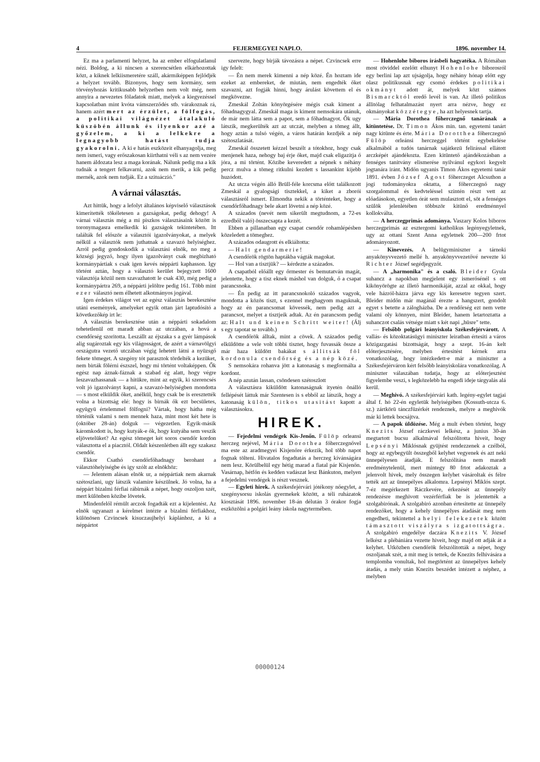4 FEJERMEGYEI NAPLO. 1896. november 14.
Ez ma a parlamenti helyzet, ha az ember elfogulatlanul nézi. Boldog, a ki nincsen a szerencsétlen elkárhozottak közt, a kiknek lelkiismeretére száll, akármiképpen fejlődjék a helyzet tovább. Bizonyos, hogy sem kormány, sem törvényhozás kritikusabb helyzetben nem volt még, nem annyira a nevezetes föladatok miatt, melyek a kiegyezéssel kapcsolatban mint kvóta vámszerződés stb. várakoznak rá, hanem azért mert az érzület, a fölfogás, a politikai világnézet átalakuló küszöbén állunk és ilyenkor azé a győzelem, a ki a lelkekre a legnagyobb hatást tudja gyakorolni. A ki e hatás eszközeit elhanyagolja, meg nem ismeri, vagy erőszakosan kiirthatni véli s az nem vezére hanem áldozata lesz a maga korának. Nálunk pedig ma a kik tudnák a tengert felkavarni, azok nem merik, a kik pedig mernék, azok nem tudják. Ez a szituáczió."
A várnai választás.
Azt hittük, hogy a lefolyt általános képviselő választások kimerítették tökéletesen a gazságokat, pedig dehogy! A várnai választás még a mi piszkos választásaink között is toronymagasra emelkedik ki gazságok tekintetében. Itt találták fel először a választói igazolványokat, a melyek nélkül a választók nem juthatnak a szavazó helyiséghez. Arról pedig gondoskodik a választási elnök, no meg a községi jegyző, hogy ilyen igazolványt csak megbizható kormánypártiak s csak igen kevés néppárti kaphasson. Igy történt aztán, hogy a választó kerület bejegyzett 1600 választója közül nem szavazhatott le csak 430, még pedig a kormánypártra 269, a néppárti jelöltre pedig 161. Több mint ezer választó nem élhetett alkotmányos jogával.
Igen érdekes világot vet az egész választás berekesztése utáni események, amelyeket egyik ottan járt laptudósító a következőkép irt le:
A választás berekesztése után a néppárti sokadalom tehetetlenül ott maradt abban az utczában, a hová a csendőrség szoritotta. Leszállt az éjszaka s a gyér lámpások alig sugároztak egy kis világosságot, de azért a várnavölgyi országutra vezető utczában végig lehetett látni a nyüzsgő fekete tömeget. A szegény tót parasztok tördelték a kezüket, nem birták fölérni észszel, hogy mi történt voltaképpen. Ők egész nap áznak-fáznak a szabad ég alatt, hogy végre leszavazhassanak — a hitükre, mint az egyik, ki szerencsés volt jó igazolványt kapni, a szavazó-helyiségben mondotta — s most elküldik őket, anélkül, hogy csak be is eresztették volna a bizottság elé: hogy is birnák ők ezt becsületes, együgyü értelemmel fölfogni? Vártak, hogy hátha még történik valami s nem mennek haza, mint most két hete is (október 28-án) dolguk — végezetlen. Egyik-másik káromkodott is, hogy kutyák-e ők, hogy kutyába sem veszik eljövetelüket? Az egész tömeget két soros csendőr kordon választotta el a piacztól. Oldalt készenlétben állt egy szakasz csendőr.
Ekkor Csathó csendőrfőhadnagy berohant a választóhelyiségbe és igy szólt az elnökhöz:
— Jelentem alásan elnök ur, a néppártiak nem akarnak szétoszlani, ugy látszik valamire készülnek. Jó volna, ha a néppárt bizalmi férfiai rábirnák a népet, hogy oszoljon szét, mert különben közibe lövetek.
Mindenfelől rémült arczok fogadták ezt a kijelentést. Az elnök ugyanazt a kérelmet intézte a bizalmi férfiakhoz, különösen Czvincsek kisuczaujhelyi káplánhoz, a ki a néppártot
szervezte, hogy birják távozásra a népet. Czvincsek erre igy felelt:
— Én nem merek kimenni a nép közé. Én hoztam ide ezeket az embereket, de miután, nem engedték őket szavazni, azt fogják hinni, hogy árulást követtem el és megkövezne.
Zmeskál Zoltán könyörgésére mégis csak kiment a főhadnagygyal. Zmeskál maga is kiment nemsokára utánuk, de már nem látta sem a papot, sem a főhadnagyot. Ők ugy látszik, megkerülték azt az utczát, melyben a tömeg állt, hogy aztán a tulsó végén, a város határán kezdjék a nép szétoszlatását.
Zmeskál összetett kézzel beszélt a tótokhoz, hogy csak menjenek haza, nehogy baj érje őket, majd csak eligazitja ő jóra, a mi történt. Közibe keveredett a népnek s néhány percz mulva a tömeg ritkulni kezdett s lassankint kijebb huzódott.
Az utcza végén álló Brüll-féle korcsma előtt találkozott Zmeskál a gyalogsági tisztekkel, a kiket a zborói választásról ismert. Elmondta nekik a történteket, hogy a csendőrfőhadnagy bele akart lövetni a nép közé.
A százados (nevét nem sikerült megtudnom, a 72-es ezredből való) összecsapta a kezét.
Ebben a pillanatban egy csapat csendőr rohamlépésben közeledett a tömeghez.
A százados odaugrott és elkiáltotta:
— Halt gendarmerie!
A csendőrök rögtön haptákba vágták magokat.
— Hol van a tisztjük? — kérdezte a százados.
A csapatból előállt egy őrmester és bemutatván magát, jelentette, hogy a tisz eknek máshol van dolguk, ő a csapat parancsnoka.
— Én pedig az itt parancsnokoló százados vagyok, mondotta a közös tiszt, s ezennel meghagyom maguknak, hogy az én parancsomat kövessék, nem pedig azt a parancsot, melyet a tisztjeik adtak. Az én parancsom pedig az: Halt und keinen Schritt weiter! (Álj s egy tapotat se tovább.)
A csendőrök álltak, mint a cövek. A százados pedig elküldötte a vele volt többi tisztet, hogy fuvassák össze a már haza küldött bakákat s állitsák föl kordonula csendőrség és a nép közé.
S nemsokára rohanva jött a katonaság s megformálta a kordont.
A nép azután lassan, csöndesen szétoszlott
A választásra kiküldött katonaságnak ityetén önálló fellépését láttuk már Szentesen is s ebből az látszik, hogy a katonaság külön, titkos utasitást kapott a választásokra.
HIREK.
— Fejedelmi vendégek Kis-Jenőn. Fülöp orleansi herczeg nejével, Mária Dorothea főherczegnővel ma este az aradmegyei Kisjenőre érkezik, hol több napot fognak tölteni. Hivatalos fogadtatás a herczeg kívánságára nem lesz. Körülbelül egy hétig marad a fiatal pár Kisjenőn. Vasárnap, hétfőn és kedden vadászat lesz Bánkuton, melyen a fejedelmi vendégek is részt vesznek.
— Egyleti hirek. A székesfejérvári jótékony nőegylet, a szegénysorsu iskolás gyermekek között, a téli ruházatok kiosztását 1896. november 18-án délután 3 órakor fogja eszközölni a polgári leány iskola nagytermében.
— Hohenlohe biboros irásbeli hagyatéka. A Rómában most röviddel ezelőtt elhunyt Hohenlohe biborosról egy berlini lap azt ujságolja, hogy néhány hónap előtt egy olasz politikusnak egy csomó érdekes politikai okmányt adott át, melyek közt számos Bismarcktól eredő levél is van. Az illető politikus állitólag felhatalmazást nyert arra nézve, hogy ez okmányokat közzétegye, ha azt helyesnek tartja.
— Mária Dorothea főherczegnő tanárának a kitüntetése. Dr. Timon Ákos min. tan. egyetemi tanárt nagy kitünte és érte. Mária Dorotthea főherczegnő Fülöp orleánsi herczeggel történt egybekelése alkalmából a tudós tanárnak sajátkezü felirással ellátott arczképét ajándékozta. Ezen kitüntető ajándékozásban a fenséges tanitvány elismerése nyilvánul egykori kegyelt jogtanára iránt. Midőn ugyanis Timon Ákos egyetemi tanár 1891. évben József Agost főherczeget Alcsuthon a jogi tudományokra oktatta, a főherczegnő nagy szorgalommal és kedvteléssel szintén részt vett az előadásokon, egyetlen órát sem mulasztott el, söt a fenséges szülök jelenlétében többször kitünő eredménnyel kollokválta.
— A herczegprimás adománya. Vaszary Kolos biboros herczegprimás az esztergomi katholikus legényegyletnek, ugy az ottani Szent Anna egyletnek 200—200 frtot adományozott.
— Kinevezés. A belügyminiszter a tárnoki anyakönyvvezető mellé h. anyakönyvvezetővé nevezte ki Richter József segédjegyzőt.
— A „harmonika" és a csaló. Bleider Gyula suhancz a napokban megjelent egy ismerősénél s ott kikönyörögte az illető harmonikáját, azzal az okkal, hogy vele házról-házra járva egy kis keresetre tegyen szert. Bleider midőn már magánál érezte a hangszert, gondolt egyet s betette a zálogházba. De a rendőrség ezt nem vette valami oly könnyen, mint Bleider, hanem letartoztatta a suhanczot csalás vétsége miatt s két napi „hüsre" tette.
— Felsőbb polgári leányiskola Székesfejérvárott. A vallás- és közoktatásügyi miniszter leiratban értesiti a város közigazgatási bizottságát, hogy a szept. 16-án kelt előterjesztésére, melyben értesitést kérnek arra vonatkozólag, hogy intézkedett-e már a miniszter a Székesfejérváron kért felsőbb leányiskolára vonatkozólag. A miniszter válaszában tudatja, hogy az előterjesztést figyelembe veszi, s legközelebb ha engedi ideje tárgyalás alá kerül.
— Meghivó. A székesfejérvári kath. legény-egylet tagjai által f. hó 22-én egyletük helyiségében (Kossuth-utcza 6. sz.) zártkörü tánczfüzérkét rendeznek, melyre a meghivók már ki lettek bocsájtva.
— A papok üldözése. Még a mult évben történt, hogy Knezits József ráczkevei lelkész, a junius 30-án megtartott bucsu alkalmával felszólitotta hiveit, hogy Lepsényi Miklósnak gyüjtést rendezzenek a czélból, hogy az egybegyült összegből kelyhet vegyenek és azt neki ünnepélyesen átadják. E felszólitása nem maradt eredménytelenül, mert mintegy 80 frtot adakoztak a jelenvolt hivek, mely összegen kelyhet vásároltak és félre tették azt az ünnepélyes alkalomra. Lepsényi Miklós szept. 7-éz megérkezett Ráczkevére, érkezését az ünnepély rendezésre meghivott vezérférfiak be is jelentették a szolgabirónak. A szolgabiró azonban értesitette az ünnepély rendezőket, hogy a kehely ünnepélyes átadását meg nem engedheti, tekintettel a helyi felekezetek között támasztott viszályra s izgatottságra. A szolgabiró engedélye daczára Knezits V. József lelkész a plébániára vezette hiveit, hogy majd ott adják át a kelyhet. Utközben csendőrök felszólitották a népet, hogy oszoljanak szét, a mit meg is tettek, de Knezits felhivására a templomba vonultak, hol megtörtént az ünnepélyes kehely átadás, a mely után Knezits beszédet intézett a néphez, a melyben
00000124